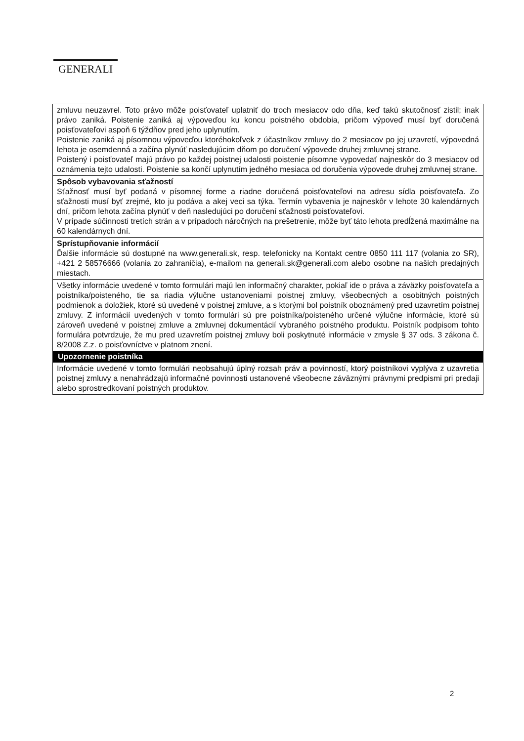GENERALI
| zmluvu neuzavrel. Toto právo môže poisťovateľ uplatniť do troch mesiacov odo dňa, keď takú skutočnosť zistil; inak právo zaniká. Poistenie zaniká aj výpoveďou ku koncu poistného obdobia, pričom výpoveď musí byť doručená poisťovateľovi aspoň 6 týždňov pred jeho uplynutím. Poistenie zaniká aj písomnou výpoveďou ktoréhokoľvek z účastníkov zmluvy do 2 mesiacov po jej uzavretí, výpovedná lehota je osemdenná a začína plynúť nasledujúcim dňom po doručení výpovede druhej zmluvnej strane. Poistený i poisťovateľ majú právo po každej poistnej udalosti poistenie písomne vypovedať najneskôr do 3 mesiacov od oznámenia tejto udalosti. Poistenie sa končí uplynutím jedného mesiaca od doručenia výpovede druhej zmluvnej strane. |
| Spôsob vybavovania sťažností Sťažnosť musí byť podaná v písomnej forme a riadne doručená poisťovateľovi na adresu sídla poisťovateľa. Zo sťažnosti musí byť zrejmé, kto ju podáva a akej veci sa týka. Termín vybavenia je najneskôr v lehote 30 kalendárnych dní, pričom lehota začína plynúť v deň nasledujúci po doručení sťažnosti poisťovateľovi. V prípade súčinnosti tretích strán a v prípadoch náročných na prešetrenie, môže byť táto lehota predĺžená maximálne na 60 kalendárnych dní. |
| Sprístupňovanie informácií Ďalšie informácie sú dostupné na www.generali.sk, resp. telefonicky na Kontakt centre 0850 111 117 (volania zo SR), +421 2 58576666 (volania zo zahraničia), e-mailom na generali.sk@generali.com alebo osobne na našich predajných miestach. |
| Všetky informácie uvedené v tomto formulári majú len informačný charakter, pokiaľ ide o práva a záväzky poisťovateľa a poistníka/poisteného, tie sa riadia výlučne ustanoveniami poistnej zmluvy, všeobecných a osobitných poistných podmienok a doložiek, ktoré sú uvedené v poistnej zmluve, a s ktorými bol poistník oboznámený pred uzavretím poistnej zmluvy. Z informácií uvedených v tomto formulári sú pre poistníka/poisteného určené výlučne informácie, ktoré sú zároveň uvedené v poistnej zmluve a zmluvnej dokumentácií vybraného poistného produktu. Poistník podpisom tohto formulára potvrdzuje, že mu pred uzavretím poistnej zmluvy boli poskytnuté informácie v zmysle § 37 ods. 3 zákona č. 8/2008 Z.z. o poisťovníctve v platnom znení. |
| Upozornenie poistníka |
| Informácie uvedené v tomto formulári neobsahujú úplný rozsah práv a povinností, ktorý poistníkovi vyplýva z uzavretia poistnej zmluvy a nenahrádzajú informačné povinnosti ustanovené všeobecne záväznými právnymi predpismi pri predaji alebo sprostredkovaní poistných produktov. |
2